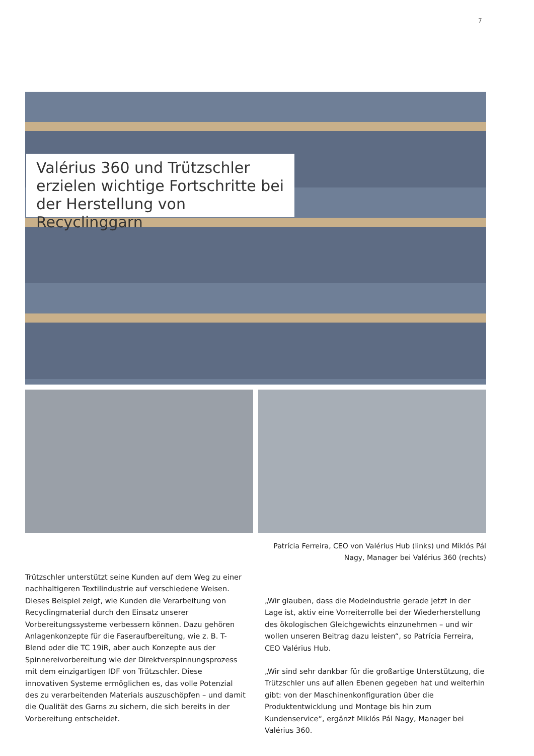7
Valérius 360 und Trützschler erzielen wichtige Fortschritte bei der Herstellung von Recyclinggarn
Patrícia Ferreira, CEO von Valérius Hub (links) und Miklós Pál Nagy, Manager bei Valérius 360 (rechts)
Trützschler unterstützt seine Kunden auf dem Weg zu einer nachhaltigeren Textilindustrie auf verschiedene Weisen. Dieses Beispiel zeigt, wie Kunden die Verarbeitung von Recycling­material durch den Einsatz unserer Vorbereitungssysteme verbessern können. Dazu gehören Anlagenkonzepte für die Faseraufbereitung, wie z. B. T-Blend oder die TC 19iR, aber auch Konzepte aus der Spinnereivorbereitung wie der Direkt­verspinnungsprozess mit dem einzigartigen IDF von Trützschler. Diese innovativen Systeme ermöglichen es, das volle Potenzial des zu verarbeitenden Materials auszuschöpfen – und damit die Qualität des Garns zu sichern, die sich bereits in der Vorbereitung entscheidet.
„Wir glauben, dass die Modeindustrie gerade jetzt in der Lage ist, aktiv eine Vorreiterrolle bei der Wiederherstellung des ökolo­gischen Gleichgewichts einzunehmen – und wir wollen unseren Beitrag dazu leisten“, so Patrícia Ferreira, CEO Valérius Hub.
„Wir sind sehr dankbar für die großartige Unterstützung, die Trützschler uns auf allen Ebenen gegeben hat und weiterhin gibt: von der Maschinenkonfiguration über die Produktentwick­lung und Montage bis hin zum Kundenservice“, ergänzt Miklós Pál Nagy, Manager bei Valérius 360.